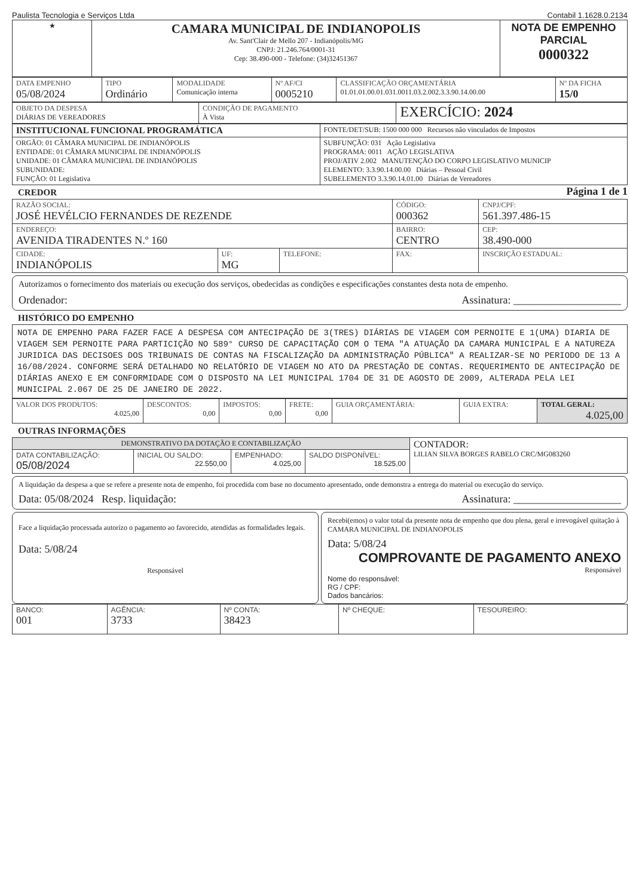Paulista Tecnologia e Serviços Ltda Contabil 1.1628.0.2134
| ★ | CAMARA MUNICIPAL DE INDIANOPOLIS Av. Sant'Clair de Mello 207 - Indianópolis/MG CNPJ: 21.246.764/0001-31 Cep: 38.490-000 - Telefone: (34)32451367 | NOTA DE EMPENHO PARCIAL 0000322 |
| DATA EMPENHO 05/08/2024 | TIPO Ordinário | MODALIDADE Comunicação interna | Nº AF/CI 0005210 | CLASSIFICAÇÃO ORÇAMENTÁRIA 01.01.01.00.01.031.0011.03.2.002.3.3.90.14.00.00 | Nº DA FICHA 15/0 |
| OBJETO DA DESPESA DIÁRIAS DE VEREADORES | CONDIÇÃO DE PAGAMENTO À Vista | EXERCÍCIO: 2024 |
| INSTITUCIONAL FUNCIONAL PROGRAMÁTICA | FONTE/DET/SUB: 1500 000 000 Recursos não vinculados de Impostos |
| ORGÃO: 01 CÂMARA MUNICIPAL DE INDIANÓPOLIS ENTIDADE: 01 CÂMARA MUNICIPAL DE INDIANÓPOLIS UNIDADE: 01 CÂMARA MUNICIPAL DE INDIANÓPOLIS SUBUNIDADE: FUNÇÃO: 01 Legislativa | SUBFUNÇÃO: 031 Ação Legislativa PROGRAMA: 0011 AÇÃO LEGISLATIVA PROJ/ATIV 2.002 MANUTENÇÃO DO CORPO LEGISLATIVO MUNICIP ELEMENTO: 3.3.90.14.00.00 Diárias – Pessoal Civil SUBELEMENTO 3.3.90.14.01.00 Diárias de Vereadores |
CREDOR
Página 1 de 1
| RAZÃO SOCIAL: JOSÉ HEVÉLCIO FERNANDES DE REZENDE | | | CÓDIGO: 000362 | CNPJ/CPF: 561.397.486-15 | |
| ENDEREÇO: AVENIDA TIRADENTES N.º 160 | | | BAIRRO: CENTRO | | CEP: 38.490-000 |
| CIDADE: INDIANÓPOLIS | UF: MG | TELEFONE: | FAX: | | INSCRIÇÃO ESTADUAL: |
Autorizamos o fornecimento dos materiais ou execução dos serviços, obedecidas as condições e especificações constantes desta nota de empenho.
Ordenador: Assinatura: ____________________
HISTÓRICO DO EMPENHO
NOTA DE EMPENHO PARA FAZER FACE A DESPESA COM ANTECIPAÇÃO DE 3(TRES) DIÁRIAS DE VIAGEM COM PERNOITE E 1(UMA) DIARIA DE VIAGEM SEM PERNOITE PARA PARTICIÇÃO NO 589° CURSO DE CAPACITAÇÃO COM O TEMA "A ATUAÇÃO DA CAMARA MUNICIPAL E A NATUREZA JURIDICA DAS DECISOES DOS TRIBUNAIS DE CONTAS NA FISCALIZAÇÃO DA ADMINISTRAÇÃO PÚBLICA" A REALIZAR-SE NO PERIODO DE 13 A 16/08/2024. CONFORME SERÁ DETALHADO NO RELATÓRIO DE VIAGEM NO ATO DA PRESTAÇÃO DE CONTAS. REQUERIMENTO DE ANTECIPAÇÃO DE DIÁRIAS ANEXO E EM CONFORMIDADE COM O DISPOSTO NA LEI MUNICIPAL 1704 DE 31 DE AGOSTO DE 2009, ALTERADA PELA LEI MUNICIPAL 2.067 DE 25 DE JANEIRO DE 2022.
| VALOR DOS PRODUTOS: 4.025,00 | DESCONTOS: 0,00 | IMPOSTOS: 0,00 | FRETE: 0,00 | GUIA ORÇAMENTÁRIA: | GUIA EXTRA: | TOTAL GERAL: 4.025,00 |
OUTRAS INFORMAÇÕES
| DEMONSTRATIVO DA DOTAÇÃO E CONTABILIZAÇÃO | | | | CONTADOR: LILIAN SILVA BORGES RABELO CRC/MG083260 |
| DATA CONTABILIZAÇÃO: 05/08/2024 | INICIAL OU SALDO: 22.550,00 | EMPENHADO: 4.025,00 | SALDO DISPONÍVEL: 18.525,00 | |
A liquidação da despesa a que se refere a presente nota de empenho, foi procedida com base no documento apresentado, onde demonstra a entrega do material ou execução do serviço.
Data: 05/08/2024 Resp. liquidação: Assinatura: ____________________
Face a liquidação processada autorizo o pagamento ao favorecido, atendidas as formalidades legais.
Data: 5/08/24
Responsável
Recebi(emos) o valor total da presente nota de empenho que dou plena, geral e irrevogável quitação à CAMARA MUNICIPAL DE INDIANOPOLIS
Data: 5/08/24
COMPROVANTE DE PAGAMENTO ANEXO
Responsável
Nome do responsável:
RG / CPF:
Dados bancários:
| BANCO: 001 | AGÊNCIA: 3733 | Nº CONTA: 38423 | Nº CHEQUE: | TESOUREIRO: |